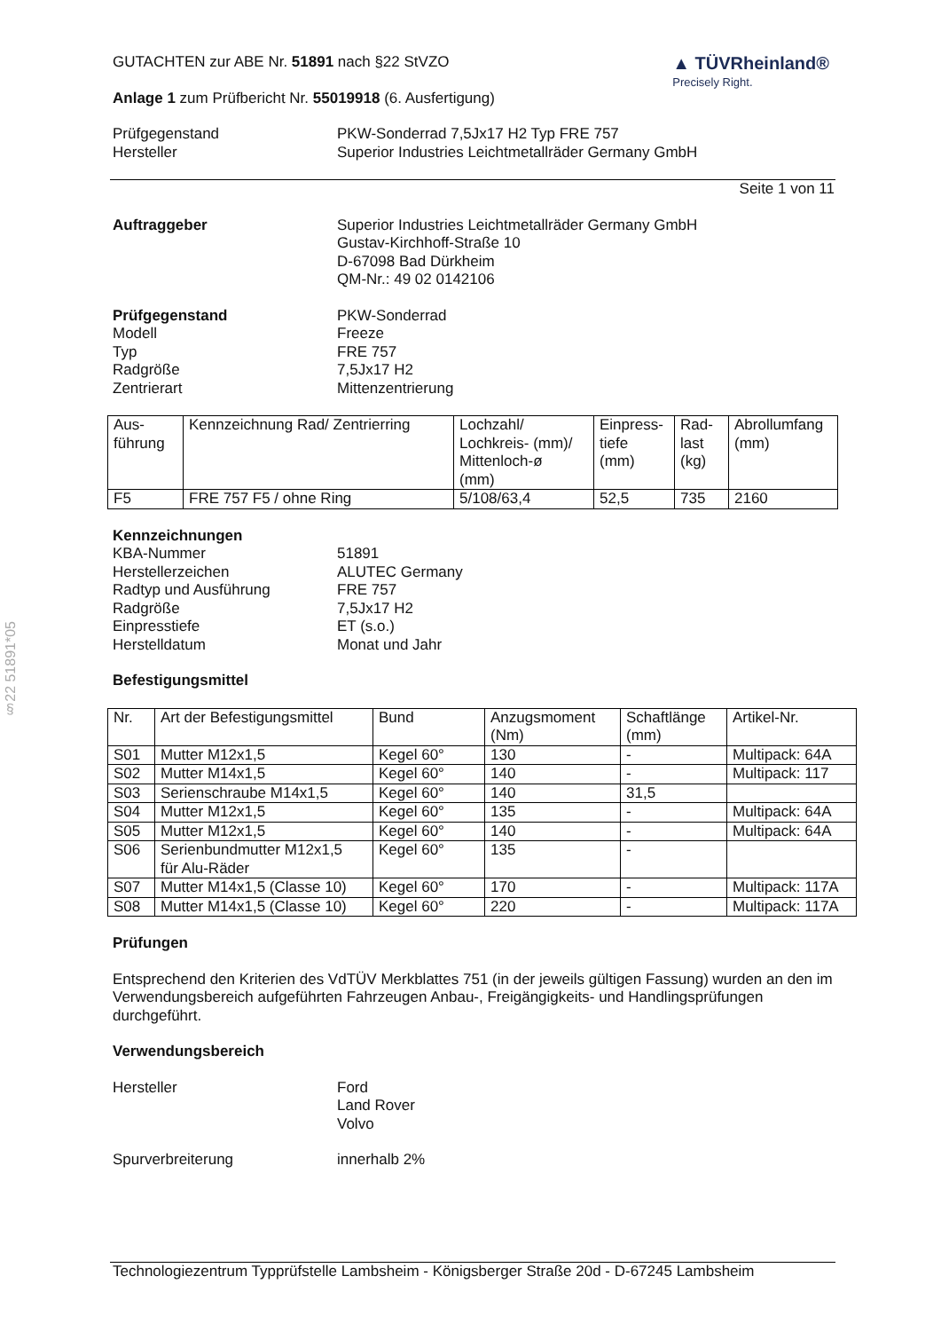§22 51891*05
GUTACHTEN zur ABE Nr. 51891 nach §22 StVZO
Anlage 1 zum Prüfbericht Nr. 55019918 (6. Ausfertigung)
▲ TÜVRheinland®
Precisely Right.
Prüfgegenstand
Hersteller
PKW-Sonderrad 7,5Jx17 H2 Typ FRE 757
Superior Industries Leichtmetallräder Germany GmbH
Seite 1 von 11
Auftraggeber Superior Industries Leichtmetallräder Germany GmbH
Gustav-Kirchhoff-Straße 10
D-67098 Bad Dürkheim
QM-Nr.: 49 02 0142106
Prüfgegenstand
Modell
Typ
Radgröße
Zentrierart
PKW-Sonderrad
Freeze
FRE 757
7,5Jx17 H2
Mittenzentrierung
| Aus- führung | Kennzeichnung Rad/ Zentrierring | Lochzahl/ Lochkreis- (mm)/ Mittenloch-ø (mm) | Einpress- tiefe (mm) | Rad- last (kg) | Abrollumfang (mm) |
| F5 | FRE 757 F5 / ohne Ring | 5/108/63,4 | 52,5 | 735 | 2160 |
Kennzeichnungen
KBA-Nummer
Herstellerzeichen
Radtyp und Ausführung
Radgröße
Einpresstiefe
Herstelldatum
51891
ALUTEC Germany
FRE 757
7,5Jx17 H2
ET (s.o.)
Monat und Jahr
Befestigungsmittel
| Nr. | Art der Befestigungsmittel | Bund | Anzugsmoment (Nm) | Schaftlänge (mm) | Artikel-Nr. |
| S01 | Mutter M12x1,5 | Kegel 60° | 130 | - | Multipack: 64A |
| S02 | Mutter M14x1,5 | Kegel 60° | 140 | - | Multipack: 117 |
| S03 | Serienschraube M14x1,5 | Kegel 60° | 140 | 31,5 | |
| S04 | Mutter M12x1,5 | Kegel 60° | 135 | - | Multipack: 64A |
| S05 | Mutter M12x1,5 | Kegel 60° | 140 | - | Multipack: 64A |
| S06 | Serienbundmutter M12x1,5 für Alu-Räder | Kegel 60° | 135 | - | |
| S07 | Mutter M14x1,5 (Classe 10) | Kegel 60° | 170 | - | Multipack: 117A |
| S08 | Mutter M14x1,5 (Classe 10) | Kegel 60° | 220 | - | Multipack: 117A |
Prüfungen
Entsprechend den Kriterien des VdTÜV Merkblattes 751 (in der jeweils gültigen Fassung) wurden an den im Verwendungsbereich aufgeführten Fahrzeugen Anbau-, Freigängigkeits- und Handlingsprüfungen durchgeführt.
Verwendungsbereich
Hersteller Ford
Land Rover
Volvo
Spurverbreiterung innerhalb 2%
Technologiezentrum Typprüfstelle Lambsheim - Königsberger Straße 20d - D-67245 Lambsheim